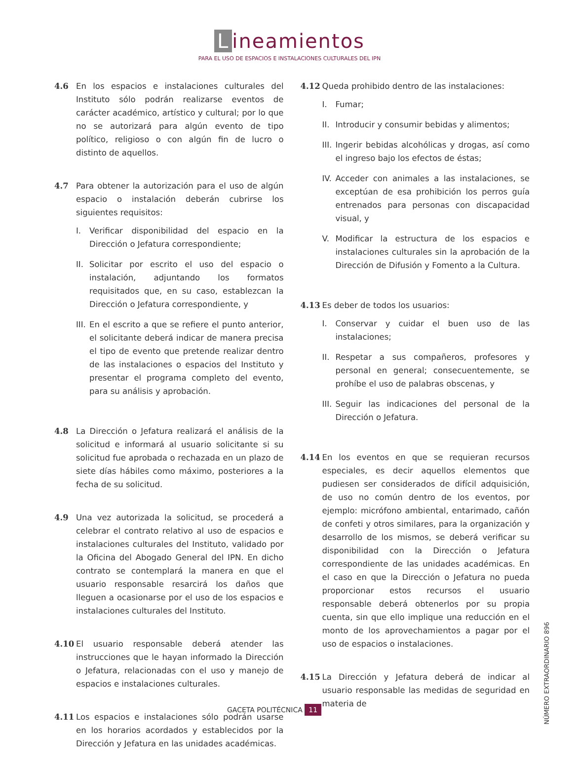Lineamientos
PARA EL USO DE ESPACIOS E INSTALACIONES CULTURALES DEL IPN
4.6 En los espacios e instalaciones culturales del Instituto sólo podrán realizarse eventos de carácter académico, artístico y cultural; por lo que no se autorizará para algún evento de tipo político, religioso o con algún fin de lucro o distinto de aquellos.
4.7 Para obtener la autorización para el uso de algún espacio o instalación deberán cubrirse los siguientes requisitos:
I. Verificar disponibilidad del espacio en la Dirección o Jefatura correspondiente;
II.
Solicitar por escrito el uso del espacio o instalación, adjuntando los formatos requisitados que, en su caso, establezcan la Dirección o Jefatura correspondiente, y
III.
En el escrito a que se refiere el punto anterior, el solicitante deberá indicar de manera precisa el tipo de evento que pretende realizar dentro de las instalaciones o espacios del Instituto y presentar el programa completo del evento, para su análisis y aprobación.
4.8 La Dirección o Jefatura realizará el análisis de la solicitud e informará al usuario solicitante si su solicitud fue aprobada o rechazada en un plazo de siete días hábiles como máximo, posteriores a la fecha de su solicitud.
4.9 Una vez autorizada la solicitud, se procederá a celebrar el contrato relativo al uso de espacios e instalaciones culturales del Instituto, validado por la Oficina del Abogado General del IPN. En dicho contrato se contemplará la manera en que el usuario responsable resarcirá los daños que lleguen a ocasionarse por el uso de los espacios e instalaciones culturales del Instituto.
4.10 El usuario responsable deberá atender las instrucciones que le hayan informado la Dirección o Jefatura, relacionadas con el uso y manejo de espacios e instalaciones culturales.
4.11 Los espacios e instalaciones sólo podrán usarse en los horarios acordados y establecidos por la Dirección y Jefatura en las unidades académicas.
4.12 Queda prohibido dentro de las instalaciones:
I. Fumar;
II.
Introducir y consumir bebidas y alimentos;
III.
Ingerir bebidas alcohólicas y drogas, así como el ingreso bajo los efectos de éstas;
IV.
Acceder con animales a las instalaciones, se exceptúan de esa prohibición los perros guía entrenados para personas con discapacidad visual, y
V. Modificar la estructura de los espacios e instalaciones culturales sin la aprobación de la Dirección de Difusión y Fomento a la Cultura.
4.13 Es deber de todos los usuarios:
I. Conservar y cuidar el buen uso de las instalaciones;
II.
Respetar a sus compañeros, profesores y personal en general; consecuentemente, se prohíbe el uso de palabras obscenas, y
III.
Seguir las indicaciones del personal de la Dirección o Jefatura.
4.14 En los eventos en que se requieran recursos especiales, es decir aquellos elementos que pudiesen ser considerados de difícil adquisición, de uso no común dentro de los eventos, por ejemplo: micrófono ambiental, entarimado, cañón de confeti y otros similares, para la organización y desarrollo de los mismos, se deberá verificar su disponibilidad con la Dirección o Jefatura correspondiente de las unidades académicas. En el caso en que la Dirección o Jefatura no pueda proporcionar estos recursos el usuario responsable deberá obtenerlos por su propia cuenta, sin que ello implique una reducción en el monto de los aprovechamientos a pagar por el uso de espacios o instalaciones.
4.15 La Dirección y Jefatura deberá de indicar al usuario responsable las medidas de seguridad en materia de
GACETA POLITÉCNICA 11
NÚMERO EXTRAORDINARIO 896